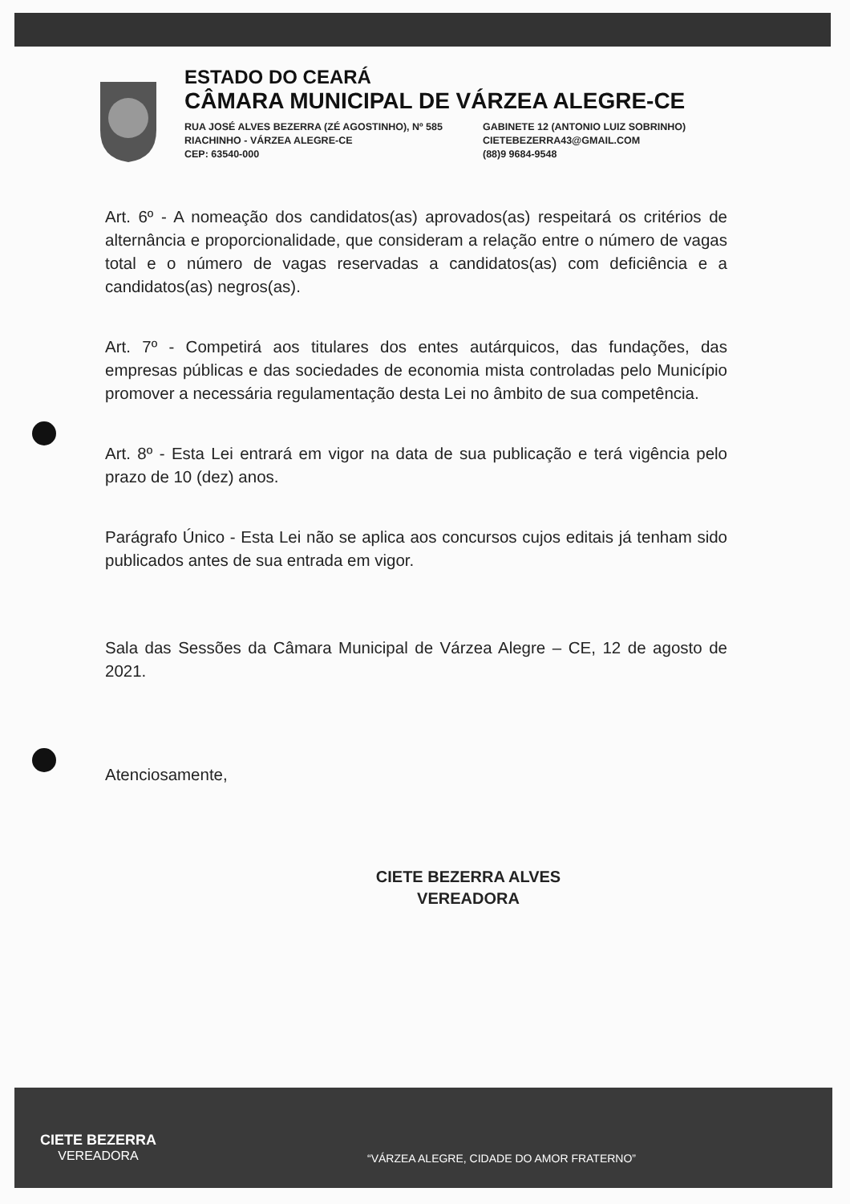ESTADO DO CEARÁ
CÂMARA MUNICIPAL DE VÁRZEA ALEGRE-CE
RUA JOSÉ ALVES BEZERRA (ZÉ AGOSTINHO), Nº 585
RIACHINHO - VÁRZEA ALEGRE-CE
CEP: 63540-000
GABINETE 12 (ANTONIO LUIZ SOBRINHO)
CIETEBEZERRA43@GMAIL.COM
(88)9 9684-9548
Art. 6º - A nomeação dos candidatos(as) aprovados(as) respeitará os critérios de alternância e proporcionalidade, que consideram a relação entre o número de vagas total e o número de vagas reservadas a candidatos(as) com deficiência e a candidatos(as) negros(as).
Art. 7º - Competirá aos titulares dos entes autárquicos, das fundações, das empresas públicas e das sociedades de economia mista controladas pelo Município promover a necessária regulamentação desta Lei no âmbito de sua competência.
Art. 8º - Esta Lei entrará em vigor na data de sua publicação e terá vigência pelo prazo de 10 (dez) anos.
Parágrafo Único - Esta Lei não se aplica aos concursos cujos editais já tenham sido publicados antes de sua entrada em vigor.
Sala das Sessões da Câmara Municipal de Várzea Alegre – CE, 12 de agosto de 2021.
Atenciosamente,
CIETE BEZERRA ALVES
VEREADORA
CIETE BEZERRA
VEREADORA
“VÁRZEA ALEGRE, CIDADE DO AMOR FRATERNO”